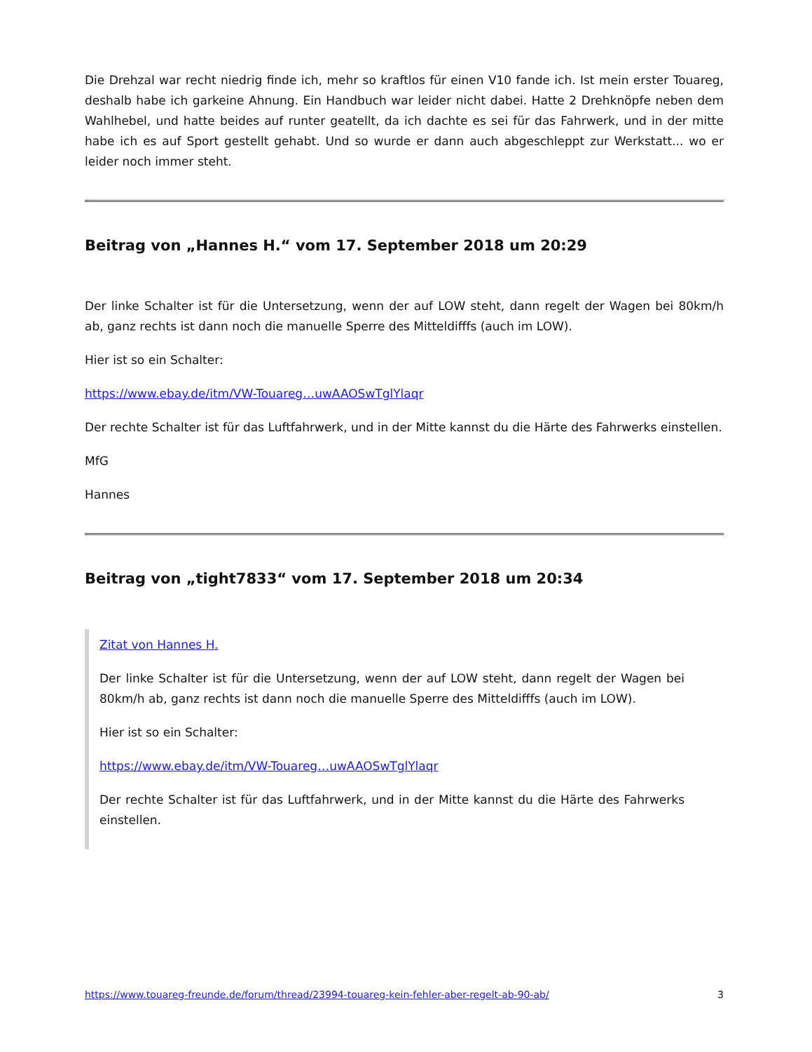Die Drehzal war recht niedrig finde ich, mehr so kraftlos für einen V10 fande ich. Ist mein erster Touareg, deshalb habe ich garkeine Ahnung. Ein Handbuch war leider nicht dabei. Hatte 2 Drehknöpfe neben dem Wahlhebel, und hatte beides auf runter geatellt, da ich dachte es sei für das Fahrwerk, und in der mitte habe ich es auf Sport gestellt gehabt. Und so wurde er dann auch abgeschleppt zur Werkstatt... wo er leider noch immer steht.
Beitrag von „Hannes H.“ vom 17. September 2018 um 20:29
Der linke Schalter ist für die Untersetzung, wenn der auf LOW steht, dann regelt der Wagen bei 80km/h ab, ganz rechts ist dann noch die manuelle Sperre des Mitteldifffs (auch im LOW).
Hier ist so ein Schalter:
https://www.ebay.de/itm/VW-Touareg…uwAAOSwTglYlaqr
Der rechte Schalter ist für das Luftfahrwerk, und in der Mitte kannst du die Härte des Fahrwerks einstellen.
MfG
Hannes
Beitrag von „tight7833“ vom 17. September 2018 um 20:34
Zitat von Hannes H.
Der linke Schalter ist für die Untersetzung, wenn der auf LOW steht, dann regelt der Wagen bei 80km/h ab, ganz rechts ist dann noch die manuelle Sperre des Mitteldifffs (auch im LOW).
Hier ist so ein Schalter:
https://www.ebay.de/itm/VW-Touareg…uwAAOSwTglYlaqr
Der rechte Schalter ist für das Luftfahrwerk, und in der Mitte kannst du die Härte des Fahrwerks einstellen.
https://www.touareg-freunde.de/forum/thread/23994-touareg-kein-fehler-aber-regelt-ab-90-ab/ 3